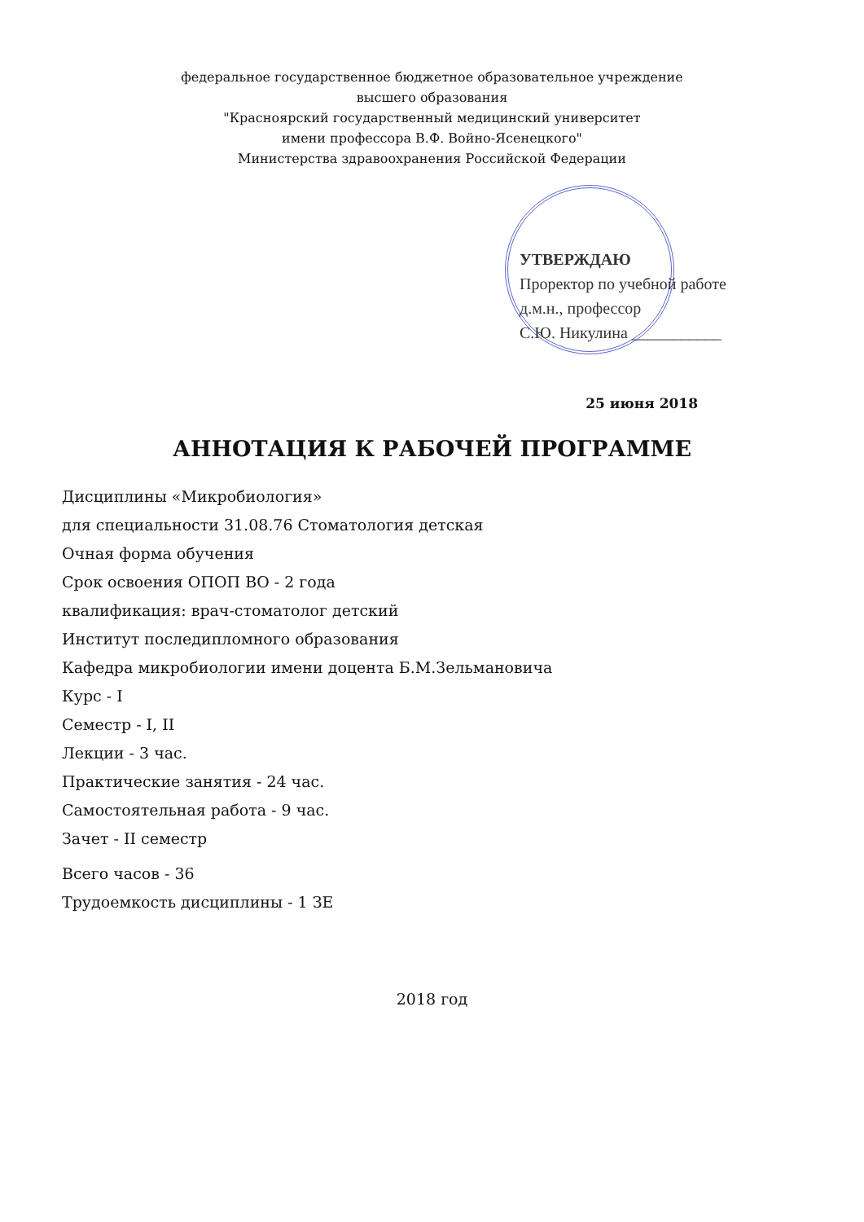федеральное государственное бюджетное образовательное учреждение
высшего образования
"Красноярский государственный медицинский университет
имени профессора В.Ф. Войно-Ясенецкого"
Министерства здравоохранения Российской Федерации
УТВЕРЖДАЮ
Проректор по учебной работе
д.м.н., профессор
С.Ю. Никулина ___________
25 июня 2018
АННОТАЦИЯ К РАБОЧЕЙ ПРОГРАММЕ
Дисциплины «Микробиология»
для специальности 31.08.76 Стоматология детская
Очная форма обучения
Срок освоения ОПОП ВО - 2 года
квалификация: врач-стоматолог детский
Институт последипломного образования
Кафедра микробиологии имени доцента Б.М.Зельмановича
Курс - I
Семестр - I, II
Лекции - 3 час.
Практические занятия - 24 час.
Самостоятельная работа - 9 час.
Зачет - II семестр
Всего часов - 36
Трудоемкость дисциплины - 1 ЗЕ
2018 год